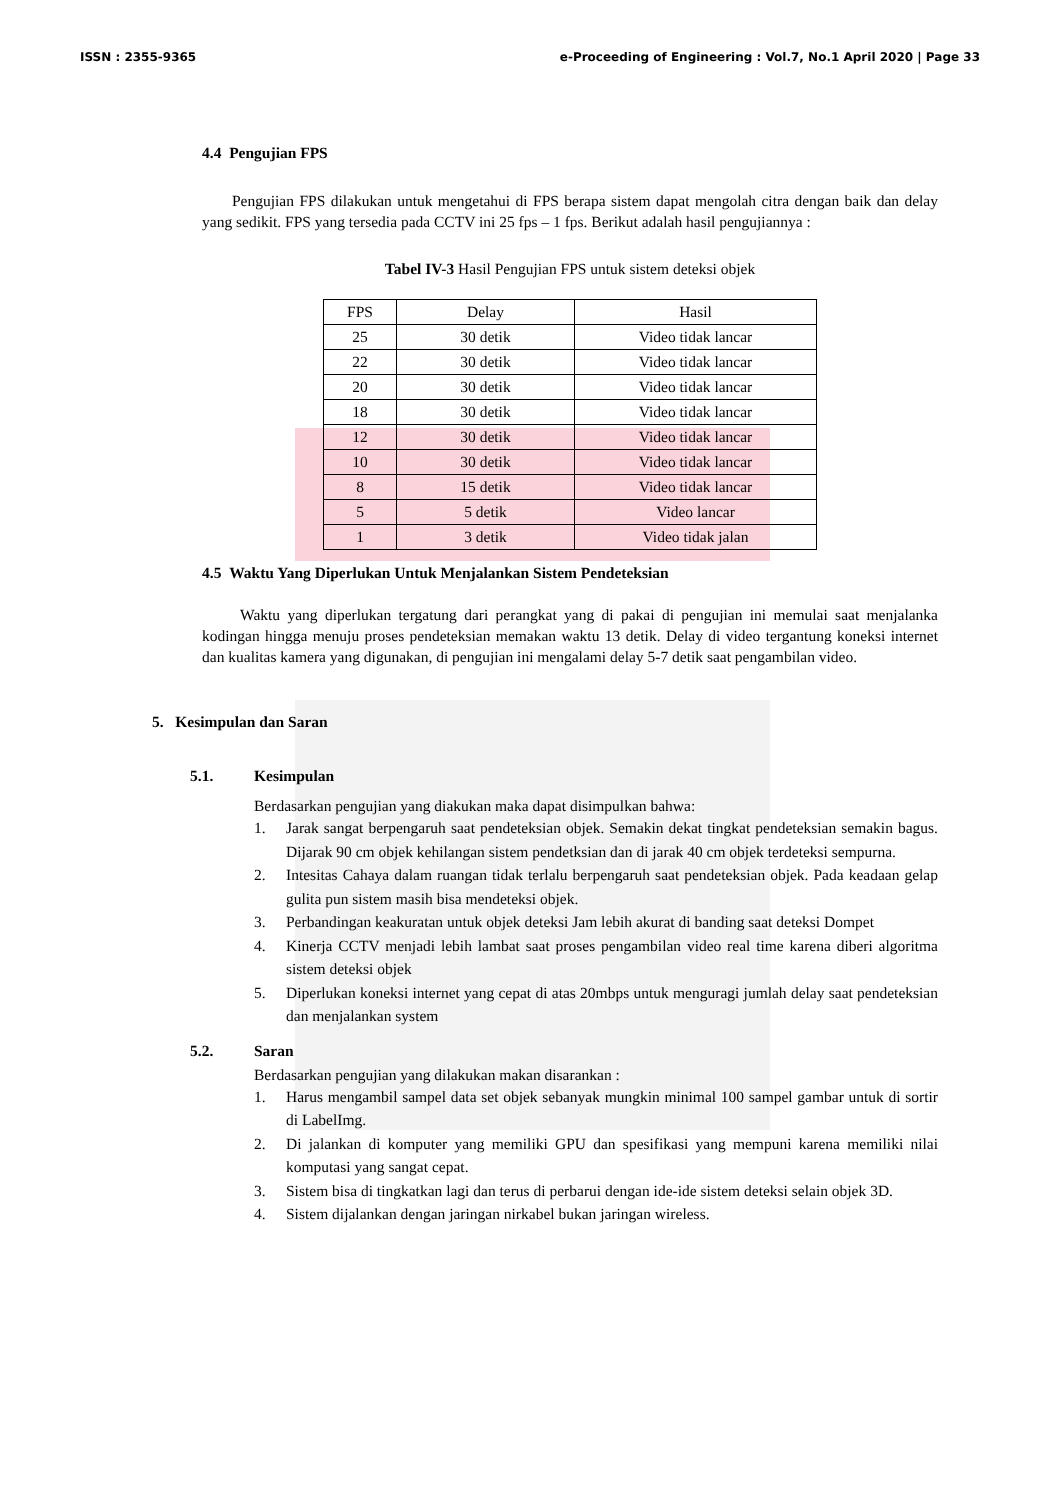ISSN : 2355-9365 e-Proceeding of Engineering : Vol.7, No.1 April 2020 | Page 33
4.4 Pengujian FPS
Pengujian FPS dilakukan untuk mengetahui di FPS berapa sistem dapat mengolah citra dengan baik dan delay yang sedikit. FPS yang tersedia pada CCTV ini 25 fps – 1 fps. Berikut adalah hasil pengujiannya :
Tabel IV-3 Hasil Pengujian FPS untuk sistem deteksi objek
| FPS | Delay | Hasil |
| --- | --- | --- |
| 25 | 30 detik | Video tidak lancar |
| 22 | 30 detik | Video tidak lancar |
| 20 | 30 detik | Video tidak lancar |
| 18 | 30 detik | Video tidak lancar |
| 12 | 30 detik | Video tidak lancar |
| 10 | 30 detik | Video tidak lancar |
| 8 | 15 detik | Video tidak lancar |
| 5 | 5 detik | Video lancar |
| 1 | 3 detik | Video tidak jalan |
4.5 Waktu Yang Diperlukan Untuk Menjalankan Sistem Pendeteksian
Waktu yang diperlukan tergatung dari perangkat yang di pakai di pengujian ini memulai saat menjalanka kodingan hingga menuju proses pendeteksian memakan waktu 13 detik. Delay di video tergantung koneksi internet dan kualitas kamera yang digunakan, di pengujian ini mengalami delay 5-7 detik saat pengambilan video.
5. Kesimpulan dan Saran
5.1. Kesimpulan
Berdasarkan pengujian yang diakukan maka dapat disimpulkan bahwa:
1. Jarak sangat berpengaruh saat pendeteksian objek. Semakin dekat tingkat pendeteksian semakin bagus. Dijarak 90 cm objek kehilangan sistem pendetksian dan di jarak 40 cm objek terdeteksi sempurna.
2. Intesitas Cahaya dalam ruangan tidak terlalu berpengaruh saat pendeteksian objek. Pada keadaan gelap gulita pun sistem masih bisa mendeteksi objek.
3. Perbandingan keakuratan untuk objek deteksi Jam lebih akurat di banding saat deteksi Dompet
4. Kinerja CCTV menjadi lebih lambat saat proses pengambilan video real time karena diberi algoritma sistem deteksi objek
5. Diperlukan koneksi internet yang cepat di atas 20mbps untuk menguragi jumlah delay saat pendeteksian dan menjalankan system
5.2. Saran
Berdasarkan pengujian yang dilakukan makan disarankan :
1. Harus mengambil sampel data set objek sebanyak mungkin minimal 100 sampel gambar untuk di sortir di LabelImg.
2. Di jalankan di komputer yang memiliki GPU dan spesifikasi yang mempuni karena memiliki nilai komputasi yang sangat cepat.
3. Sistem bisa di tingkatkan lagi dan terus di perbarui dengan ide-ide sistem deteksi selain objek 3D.
4. Sistem dijalankan dengan jaringan nirkabel bukan jaringan wireless.